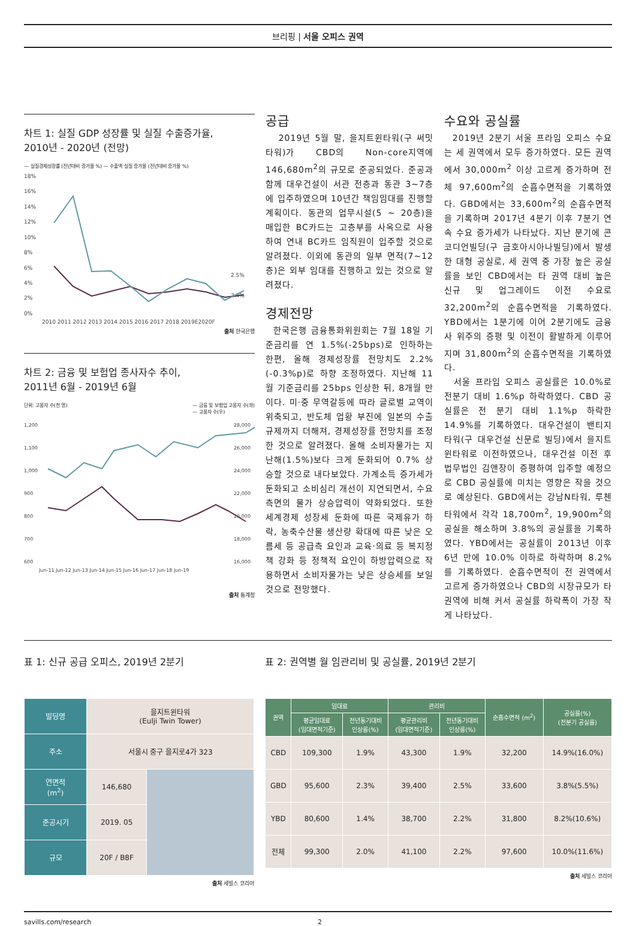브리핑 | 서울 오피스 권역
차트 1: 실질 GDP 성장률 및 실질 수출증가율,
2010년 - 2020년 (전망)
— 실질경제성장률 (전년대비 증가율 %) — 수출액 실질 증가율 (전년대비 증가율 %)
18%
16%
14%
12%
10%
8%
6%
4%
2%
0%
2.5%
2.4%
2010 2011 2012 2013 2014 2015 2016 2017 2018 2019E2020F
출처 한국은행
차트 2: 금융 및 보험업 종사자수 추이,
2011년 6월 - 2019년 6월
단위: 고용자 수(천 명) — 금융 및 보험업 고용자 수(좌)
— 고용자 수(우)
1,200
1,100
1,000
900
800
700
600
28,000
26,000
24,000
22,000
20,000
18,000
16,000
Jun-11 Jun-12 Jun-13 Jun-14 Jun-15 Jun-16 Jun-17 Jun-18 Jun-19
출처 통계청
공급
2019년 5월 말, 을지트윈타워(구 써밋타워)가 CBD의 Non-core지역에 146,680m<sup>2</sup>의 규모로 준공되었다. 준공과 함께 대우건설이 서관 전층과 동관 3~7층에 입주하였으며 10년간 책임임대를 진행할 계획이다. 동관의 업무시설(5 ~ 20층)을 매입한 BC카드는 고층부를 사옥으로 사용하여 연내 BC카드 임직원이 입주할 것으로 알려졌다. 이외에 동관의 일부 면적(7~12층)은 외부 임대를 진행하고 있는 것으로 알려졌다.
경제전망
한국은행 금융통화위원회는 7월 18일 기준금리를 연 1.5%(-25bps)로 인하하는 한편, 올해 경제성장률 전망치도 2.2%(-0.3%p)로 하향 조정하였다. 지난해 11월 기준금리를 25bps 인상한 뒤, 8개월 만이다. 미·중 무역갈등에 따라 글로벌 교역이 위축되고, 반도체 업황 부진에 일본의 수출규제까지 더해져, 경제성장률 전망치를 조정한 것으로 알려졌다. 올해 소비자물가는 지난해(1.5%)보다 크게 둔화되어 0.7% 상승할 것으로 내다보았다. 가계소득 증가세가 둔화되고 소비심리 개선이 지연되면서, 수요측면의 물가 상승압력이 약화되었다. 또한 세계경제 성장세 둔화에 따른 국제유가 하락, 농축수산물 생산량 확대에 따른 낮은 오름세 등 공급측 요인과 교육·의료 등 복지정책 강화 등 정책적 요인이 하방압력으로 작용하면서 소비자물가는 낮은 상승세를 보일 것으로 전망했다.
수요와 공실률
2019년 2분기 서울 프라임 오피스 수요는 세 권역에서 모두 증가하였다. 모든 권역에서 30,000m<sup>2</sup> 이상 고르게 증가하며 전체 97,600m<sup>2</sup>의 순흡수면적을 기록하였다. GBD에서는 33,600m<sup>2</sup>의 순흡수면적을 기록하며 2017년 4분기 이후 7분기 연속 수요 증가세가 나타났다. 지난 분기에 콘코디언빌딩(구 금호아시아나빌딩)에서 발생한 대형 공실로, 세 권역 중 가장 높은 공실률을 보인 CBD에서는 타 권역 대비 높은 신규 및 업그레이드 이전 수요로 32,200m<sup>2</sup>의 순흡수면적을 기록하였다. YBD에서는 1분기에 이어 2분기에도 금융사 위주의 증평 및 이전이 활발하게 이루어지며 31,800m<sup>2</sup>의 순흡수면적을 기록하였다.
서울 프라임 오피스 공실률은 10.0%로 전분기 대비 1.6%p 하락하였다. CBD 공실률은 전 분기 대비 1.1%p 하락한 14.9%를 기록하였다. 대우건설이 밴티지타워(구 대우건설 신문로 빌딩)에서 을지트윈타워로 이전하였으나, 대우건설 이전 후 법무법인 김앤장이 증평하여 입주할 예정으로 CBD 공실률에 미치는 영향은 작을 것으로 예상된다. GBD에서는 강남N타워, 루첸타워에서 각각 18,700m<sup>2</sup>, 19,900m<sup>2</sup>의 공실을 해소하며 3.8%의 공실률을 기록하였다. YBD에서는 공실률이 2013년 이후 6년 만에 10.0% 이하로 하락하며 8.2%를 기록하였다. 순흡수면적이 전 권역에서 고르게 증가하였으나 CBD의 시장규모가 타 권역에 비해 커서 공실률 하락폭이 가장 작게 나타났다.
표 1: 신규 공급 오피스, 2019년 2분기
| 빌딩명 | 을지트윈타워 (Eulji Twin Tower) | |
| 주소 | 서울시 중구 을지로4가 323 | |
| 연면적 (m<sup>2</sup>) | 146,680 | |
| 준공시기 | 2019. 05 | |
| 규모 | 20F / B8F | |
출처 세빌스 코리아
표 2: 권역별 월 임관리비 및 공실률, 2019년 2분기
| 권역 | 임대료 | | 관리비 | | 순흡수면적 (m<sup>2</sup>) | 공실률(%) (전분기 공실률) |
| --- | --- | --- | --- | --- | --- | --- |
| | 평균임대료 (임대면적기준) | 전년동기대비 인상률(%) | 평균관리비 (임대면적기준) | 전년동기대비 인상률(%) | | |
| CBD | 109,300 | 1.9% | 43,300 | 1.9% | 32,200 | 14.9%(16.0%) |
| GBD | 95,600 | 2.3% | 39,400 | 2.5% | 33,600 | 3.8%(5.5%) |
| YBD | 80,600 | 1.4% | 38,700 | 2.2% | 31,800 | 8.2%(10.6%) |
| 전체 | 99,300 | 2.0% | 41,100 | 2.2% | 97,600 | 10.0%(11.6%) |
출처 세빌스 코리아
savills.com/research 2